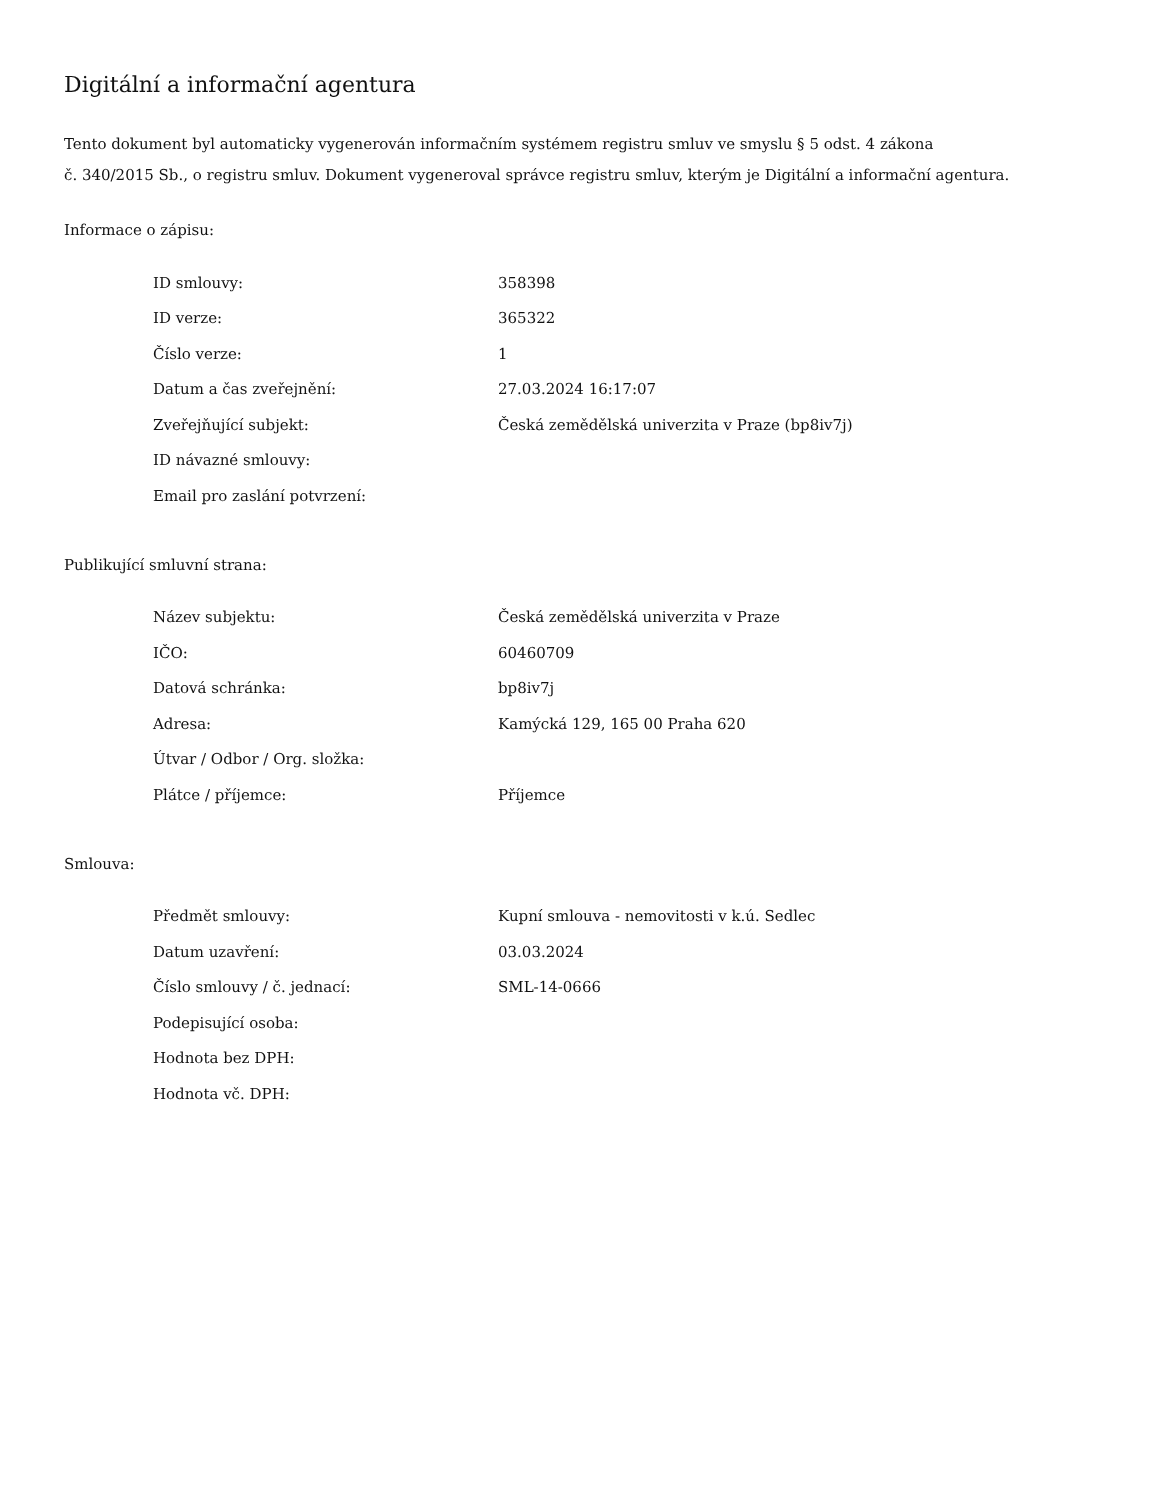Digitální a informační agentura
Tento dokument byl automaticky vygenerován informačním systémem registru smluv ve smyslu § 5 odst. 4 zákona
č. 340/2015 Sb., o registru smluv. Dokument vygeneroval správce registru smluv, kterým je Digitální a informační agentura.
Informace o zápisu:
| ID smlouvy: | 358398 |
| ID verze: | 365322 |
| Číslo verze: | 1 |
| Datum a čas zveřejnění: | 27.03.2024 16:17:07 |
| Zveřejňující subjekt: | Česká zemědělská univerzita v Praze (bp8iv7j) |
| ID návazné smlouvy: | |
| Email pro zaslání potvrzení: | |
Publikující smluvní strana:
| Název subjektu: | Česká zemědělská univerzita v Praze |
| IČO: | 60460709 |
| Datová schránka: | bp8iv7j |
| Adresa: | Kamýcká 129, 165 00 Praha 620 |
| Útvar / Odbor / Org. složka: | |
| Plátce / příjemce: | Příjemce |
Smlouva:
| Předmět smlouvy: | Kupní smlouva - nemovitosti v k.ú. Sedlec |
| Datum uzavření: | 03.03.2024 |
| Číslo smlouvy / č. jednací: | SML-14-0666 |
| Podepisující osoba: | |
| Hodnota bez DPH: | |
| Hodnota vč. DPH: | |